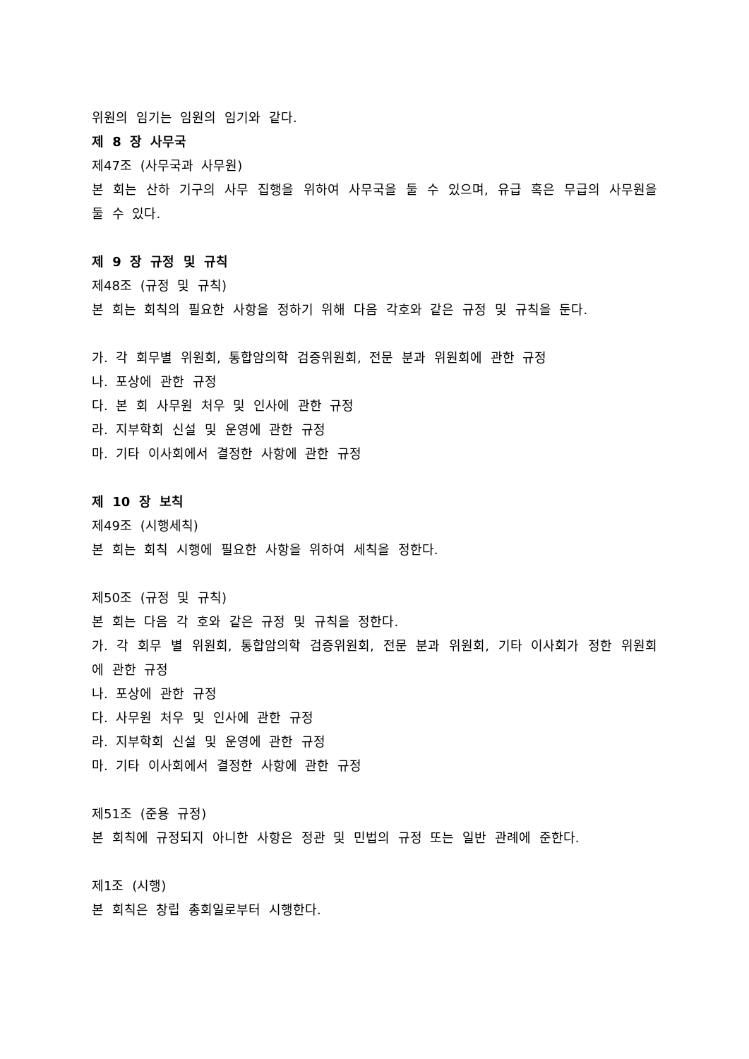위원의 임기는 임원의 임기와 같다.
제 8 장 사무국
제47조 (사무국과 사무원)
본 회는 산하 기구의 사무 집행을 위하여 사무국을 둘 수 있으며, 유급 혹은 무급의 사무원을 둘 수 있다.
제 9 장 규정 및 규칙
제48조 (규정 및 규칙)
본 회는 회칙의 필요한 사항을 정하기 위해 다음 각호와 같은 규정 및 규칙을 둔다.
가. 각 회무별 위원회, 통합암의학 검증위원회, 전문 분과 위원회에 관한 규정
나. 포상에 관한 규정
다. 본 회 사무원 처우 및 인사에 관한 규정
라. 지부학회 신설 및 운영에 관한 규정
마. 기타 이사회에서 결정한 사항에 관한 규정
제 10 장 보칙
제49조 (시행세칙)
본 회는 회칙 시행에 필요한 사항을 위하여 세칙을 정한다.
제50조 (규정 및 규칙)
본 회는 다음 각 호와 같은 규정 및 규칙을 정한다.
가. 각 회무 별 위원회, 통합암의학 검증위원회, 전문 분과 위원회, 기타 이사회가 정한 위원회에 관한 규정
나. 포상에 관한 규정
다. 사무원 처우 및 인사에 관한 규정
라. 지부학회 신설 및 운영에 관한 규정
마. 기타 이사회에서 결정한 사항에 관한 규정
제51조 (준용 규정)
본 회칙에 규정되지 아니한 사항은 정관 및 민법의 규정 또는 일반 관례에 준한다.
제1조 (시행)
본 회칙은 창립 총회일로부터 시행한다.